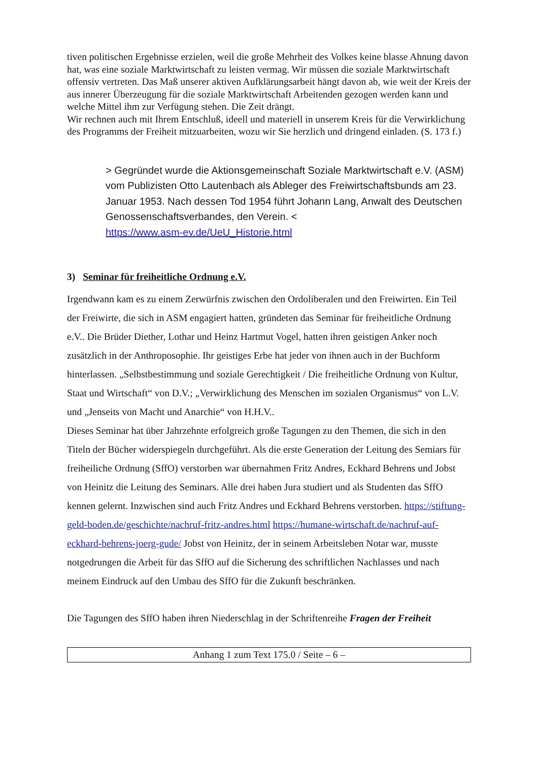tiven politischen Ergebnisse erzielen, weil die große Mehrheit des Volkes keine blasse Ah­nung davon hat, was eine soziale Marktwirtschaft zu leisten vermag. Wir müssen die soziale Marktwirtschaft offensiv vertreten. Das Maß unserer aktiven Aufklärungsarbeit hängt davon ab, wie weit der Kreis der aus innerer Überzeugung für die soziale Marktwirtschaft Arbeiten­den gezogen werden kann und welche Mittel ihm zur Verfügung stehen. Die Zeit drängt.
Wir rechnen auch mit Ihrem Entschluß, ideell und materiell in unserem Kreis für die Ver­wirklichung des Programms der Freiheit mitzuarbeiten, wozu wir Sie herzlich und dringend einladen. (S. 173 f.)
> Gegründet wurde die Aktionsgemeinschaft Soziale Marktwirtschaft e.V. (ASM) vom Publizisten Otto Lautenbach als Ableger des Freiwirtschafts­bunds am 23. Januar 1953. Nach dessen Tod 1954 führt Johann Lang, An­walt des Deutschen Genossenschaftsverbandes, den Verein. <
https://www.asm-ev.de/UeU_Historie.html
3) Seminar für freiheitliche Ordnung e.V.
Irgendwann kam es zu einem Zerwürfnis zwischen den Ordoliberalen und den Freiwirten. Ein Teil der Freiwirte, die sich in ASM engagiert hatten, gründeten das Seminar für freiheit­liche Ordnung e.V.. Die Brüder Diether, Lothar und Heinz Hartmut Vogel, hatten ihren geis­tigen Anker noch zusätzlich in der Anthroposophie. Ihr geistiges Erbe hat jeder von ihnen auch in der Buchform hinterlassen. „Selbstbestimmung und soziale Gerechtigkeit / Die frei­heitliche Ordnung von Kultur, Staat und Wirtschaft“ von D.V.; „Verwirklichung des Men­schen im sozialen Organismus“ von L.V. und „Jenseits von Macht und Anarchie“ von H.H.V..
Dieses Seminar hat über Jahrzehnte erfolgreich große Tagungen zu den Themen, die sich in den Titeln der Bücher widerspiegeln durchgeführt. Als die erste Generation der Leitung des Semiars für freiheiliche Ordnung (SffO) verstorben war übernahmen Fritz Andres, Eckhard Behrens und Jobst von Heinitz die Leitung des Seminars. Alle drei haben Jura studiert und als Studenten das SffO kennen gelernt. Inzwischen sind auch Fritz Andres und Eckhard Beh­rens verstorben. https://stiftung-geld-boden.de/geschichte/nachruf-fritz-andres.html https://humane-wirtschaft.de/nachruf-auf-eckhard-behrens-joerg-gude/ Jobst von Heinitz, der in seinem Arbeitsleben Notar war, musste notgedrungen die Arbeit für das SffO auf die Sicherung des schriftlichen Nachlasses und nach meinem Eindruck auf den Umbau des SffO für die Zukunft beschränken.
Die Tagungen des SffO haben ihren Niederschlag in der Schriftenreihe Fragen der Freiheit
Anhang 1 zum Text 175.0 / Seite – 6 –